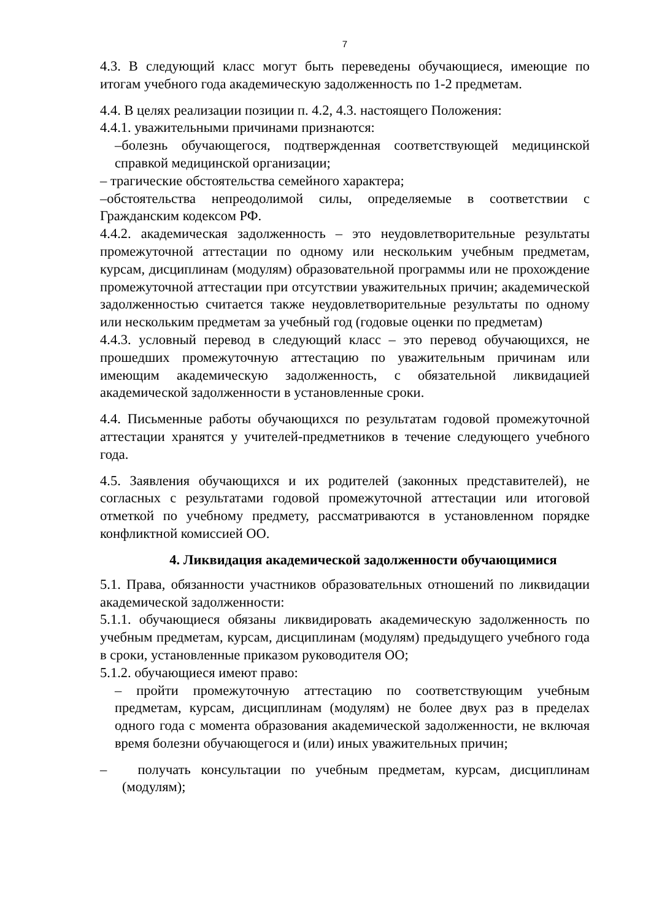7
4.3. В следующий класс могут быть переведены обучающиеся, имеющие по итогам учебного года академическую задолженность по 1-2 предметам.
4.4. В целях реализации позиции п. 4.2, 4.3. настоящего Положения:
4.4.1. уважительными причинами признаются:
–болезнь обучающегося, подтвержденная соответствующей медицинской справкой медицинской организации;
– трагические обстоятельства семейного характера;
–обстоятельства непреодолимой силы, определяемые в соответствии с Гражданским кодексом РФ.
4.4.2. академическая задолженность – это неудовлетворительные результаты промежуточной аттестации по одному или нескольким учебным предметам, курсам, дисциплинам (модулям) образовательной программы или не прохождение промежуточной аттестации при отсутствии уважительных причин; академической задолженностью считается также неудовлетворительные результаты по одному или нескольким предметам за учебный год (годовые оценки по предметам)
4.4.3. условный перевод в следующий класс – это перевод обучающихся, не прошедших промежуточную аттестацию по уважительным причинам или имеющим академическую задолженность, с обязательной ликвидацией академической задолженности в установленные сроки.
4.4. Письменные работы обучающихся по результатам годовой промежуточной аттестации хранятся у учителей-предметников в течение следующего учебного года.
4.5. Заявления обучающихся и их родителей (законных представителей), не согласных с результатами годовой промежуточной аттестации или итоговой отметкой по учебному предмету, рассматриваются в установленном порядке конфликтной комиссией ОО.
4. Ликвидация академической задолженности обучающимися
5.1. Права, обязанности участников образовательных отношений по ликвидации академической задолженности:
5.1.1. обучающиеся обязаны ликвидировать академическую задолженность по учебным предметам, курсам, дисциплинам (модулям) предыдущего учебного года в сроки, установленные приказом руководителя ОО;
5.1.2. обучающиеся имеют право:
– пройти промежуточную аттестацию по соответствующим учебным предметам, курсам, дисциплинам (модулям) не более двух раз в пределах одного года с момента образования академической задолженности, не включая время болезни обучающегося и (или) иных уважительных причин;
– получать консультации по учебным предметам, курсам, дисциплинам (модулям);